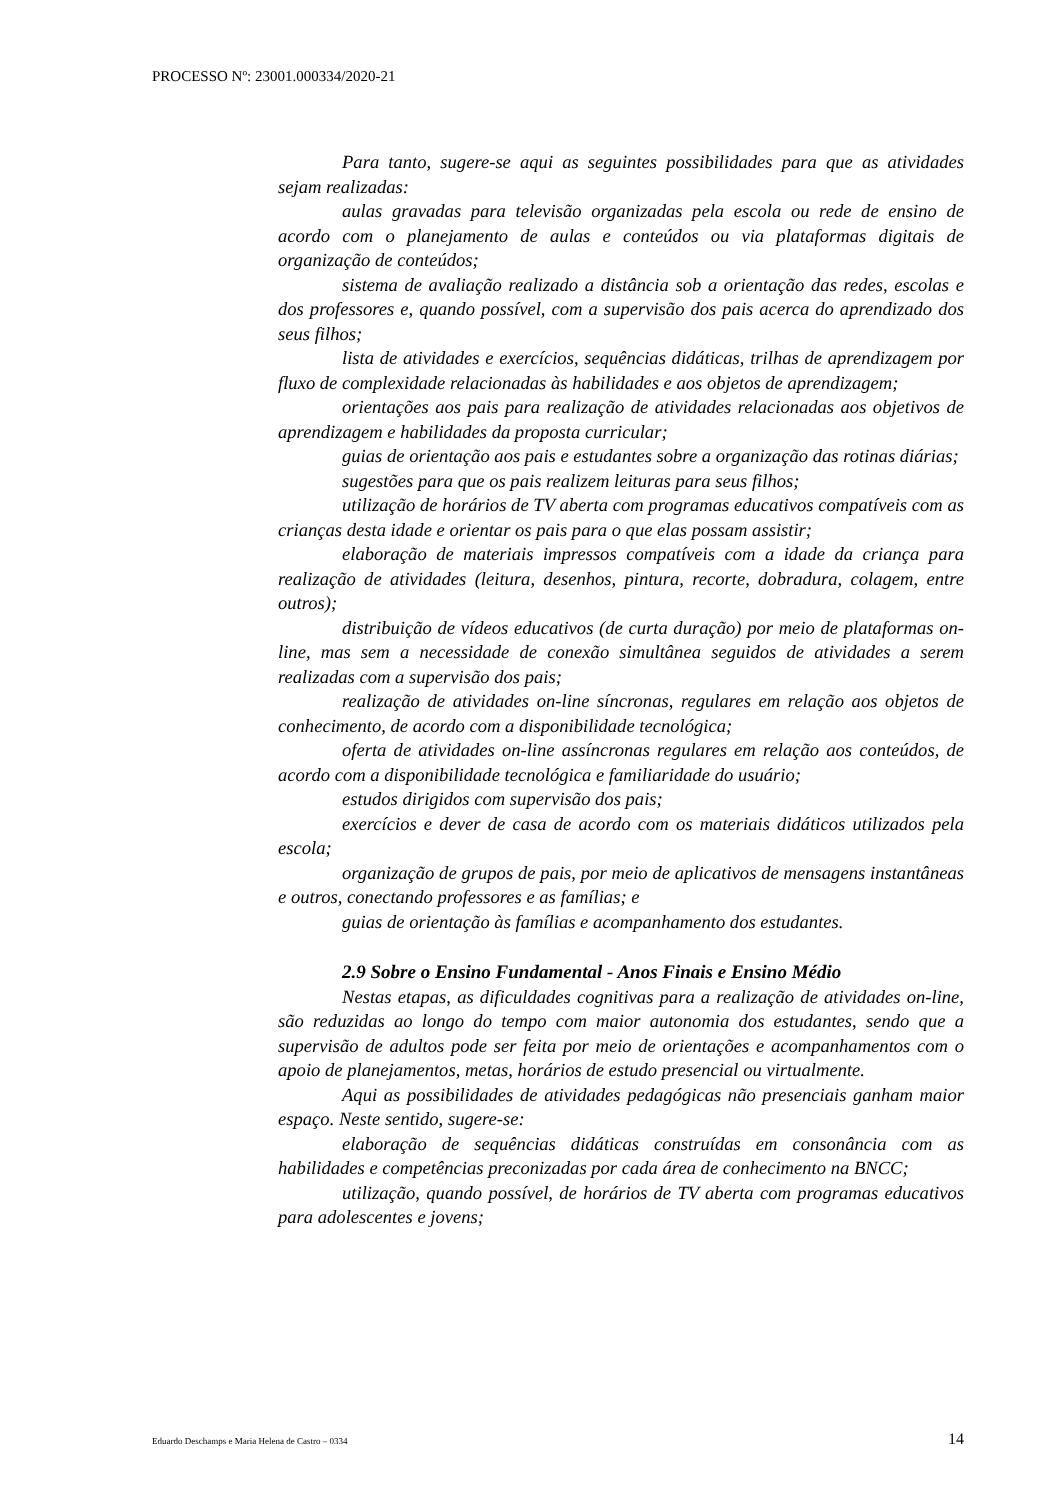PROCESSO Nº: 23001.000334/2020-21
Para tanto, sugere-se aqui as seguintes possibilidades para que as atividades sejam realizadas:
aulas gravadas para televisão organizadas pela escola ou rede de ensino de acordo com o planejamento de aulas e conteúdos ou via plataformas digitais de organização de conteúdos;
sistema de avaliação realizado a distância sob a orientação das redes, escolas e dos professores e, quando possível, com a supervisão dos pais acerca do aprendizado dos seus filhos;
lista de atividades e exercícios, sequências didáticas, trilhas de aprendizagem por fluxo de complexidade relacionadas às habilidades e aos objetos de aprendizagem;
orientações aos pais para realização de atividades relacionadas aos objetivos de aprendizagem e habilidades da proposta curricular;
guias de orientação aos pais e estudantes sobre a organização das rotinas diárias;
sugestões para que os pais realizem leituras para seus filhos;
utilização de horários de TV aberta com programas educativos compatíveis com as crianças desta idade e orientar os pais para o que elas possam assistir;
elaboração de materiais impressos compatíveis com a idade da criança para realização de atividades (leitura, desenhos, pintura, recorte, dobradura, colagem, entre outros);
distribuição de vídeos educativos (de curta duração) por meio de plataformas on-line, mas sem a necessidade de conexão simultânea seguidos de atividades a serem realizadas com a supervisão dos pais;
realização de atividades on-line síncronas, regulares em relação aos objetos de conhecimento, de acordo com a disponibilidade tecnológica;
oferta de atividades on-line assíncronas regulares em relação aos conteúdos, de acordo com a disponibilidade tecnológica e familiaridade do usuário;
estudos dirigidos com supervisão dos pais;
exercícios e dever de casa de acordo com os materiais didáticos utilizados pela escola;
organização de grupos de pais, por meio de aplicativos de mensagens instantâneas e outros, conectando professores e as famílias; e
guias de orientação às famílias e acompanhamento dos estudantes.
2.9 Sobre o Ensino Fundamental - Anos Finais e Ensino Médio
Nestas etapas, as dificuldades cognitivas para a realização de atividades on-line, são reduzidas ao longo do tempo com maior autonomia dos estudantes, sendo que a supervisão de adultos pode ser feita por meio de orientações e acompanhamentos com o apoio de planejamentos, metas, horários de estudo presencial ou virtualmente.
Aqui as possibilidades de atividades pedagógicas não presenciais ganham maior espaço. Neste sentido, sugere-se:
elaboração de sequências didáticas construídas em consonância com as habilidades e competências preconizadas por cada área de conhecimento na BNCC;
utilização, quando possível, de horários de TV aberta com programas educativos para adolescentes e jovens;
Eduardo Deschamps e Maria Helena de Castro – 0334 14